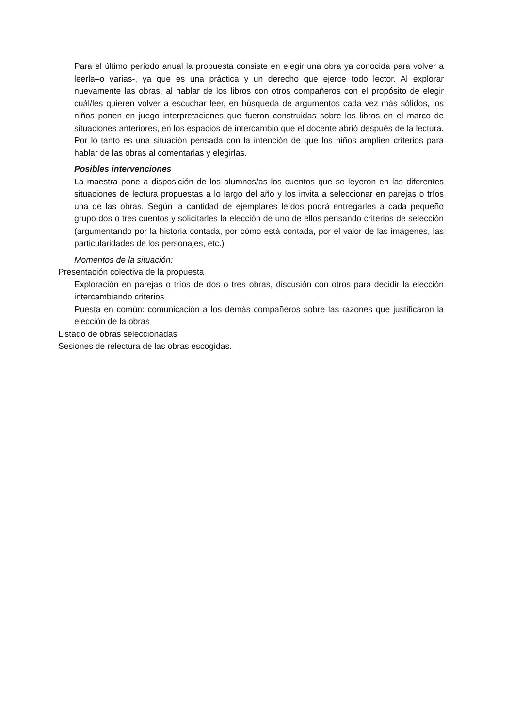Para el último período anual la propuesta consiste en elegir una obra ya conocida para volver a leerla–o varias-, ya que es una práctica y un derecho que ejerce todo lector. Al explorar nuevamente las obras, al hablar de los libros con otros compañeros con el propósito de elegir cuál/les quieren volver a escuchar leer, en búsqueda de argumentos cada vez más sólidos, los niños ponen en juego interpretaciones que fueron construidas sobre los libros en el marco de situaciones anteriores, en los espacios de intercambio que el docente abrió después de la lectura. Por lo tanto es una situación pensada con la intención de que los niños amplíen criterios para hablar de las obras al comentarlas y elegirlas.
Posibles intervenciones
La maestra pone a disposición de los alumnos/as los cuentos que se leyeron en las diferentes situaciones de lectura propuestas a lo largo del año y los invita a seleccionar en parejas o tríos una de las obras. Según la cantidad de ejemplares leídos podrá entregarles a cada pequeño grupo dos o tres cuentos y solicitarles la elección de uno de ellos pensando criterios de selección (argumentando por la historia contada, por cómo está contada, por el valor de las imágenes, las particularidades de los personajes, etc.)
Momentos de la situación:
Presentación colectiva de la propuesta
Exploración en parejas o tríos de dos o tres obras, discusión con otros para decidir la elección intercambiando criterios
Puesta en común: comunicación a los demás compañeros sobre las razones que justificaron la elección de la obras
Listado de obras seleccionadas
Sesiones de relectura de las obras escogidas.